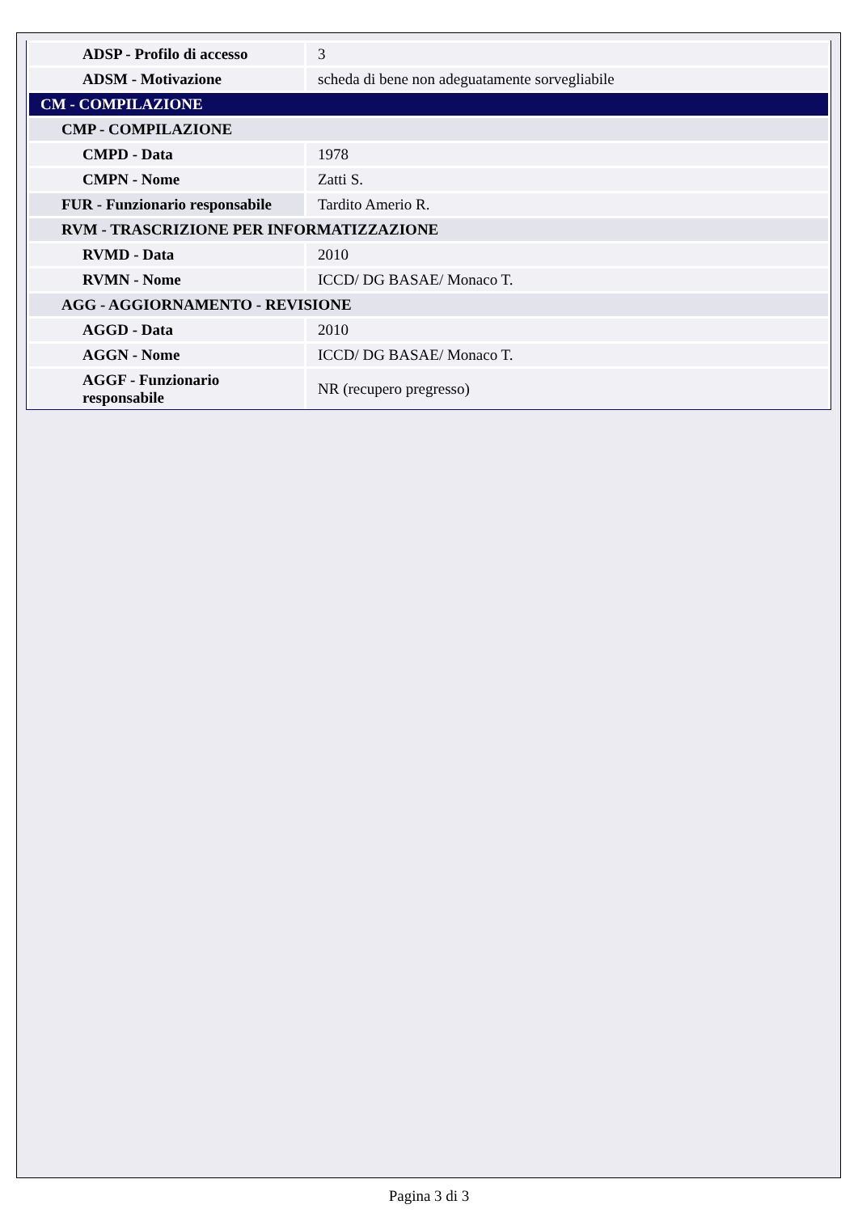| ADSP - Profilo di accesso | 3 |
| ADSM - Motivazione | scheda di bene non adeguatamente sorvegliabile |
| CM - COMPILAZIONE | |
| CMP - COMPILAZIONE | |
| CMPD - Data | 1978 |
| CMPN - Nome | Zatti S. |
| FUR - Funzionario responsabile | Tardito Amerio R. |
| RVM - TRASCRIZIONE PER INFORMATIZZAZIONE | |
| RVMD - Data | 2010 |
| RVMN - Nome | ICCD/ DG BASAE/ Monaco T. |
| AGG - AGGIORNAMENTO - REVISIONE | |
| AGGD - Data | 2010 |
| AGGN - Nome | ICCD/ DG BASAE/ Monaco T. |
| AGGF - Funzionario responsabile | NR (recupero pregresso) |
Pagina 3 di 3